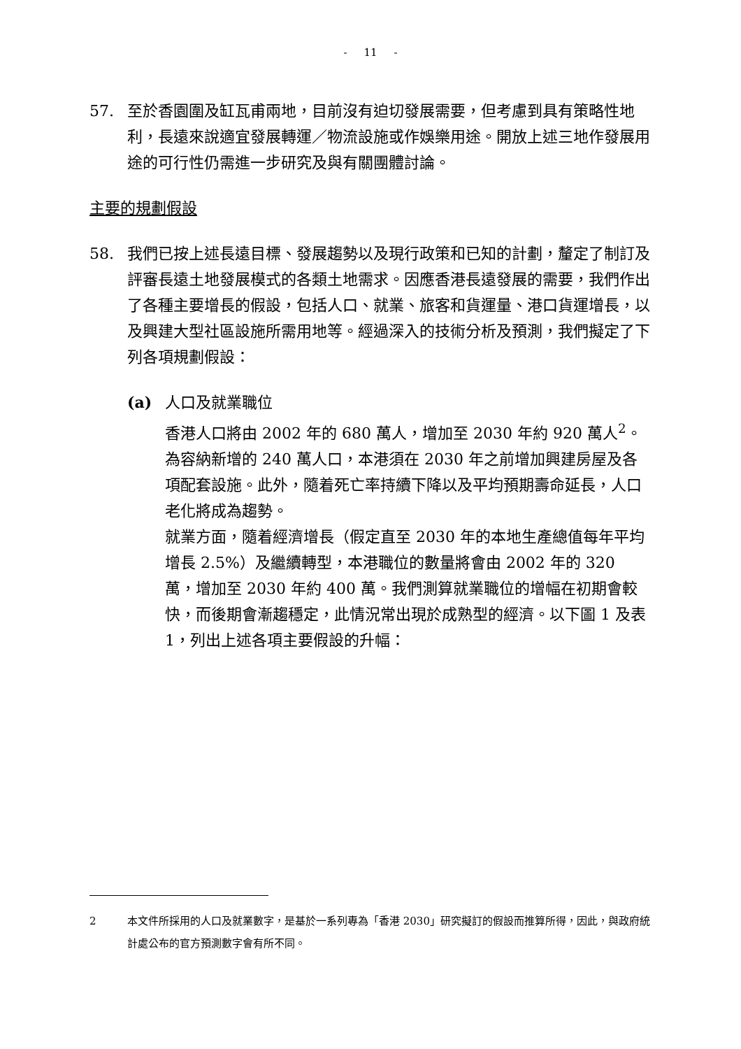- 11 -
57. 至於香園圍及缸瓦甫兩地，目前沒有迫切發展需要，但考慮到具有策略性地利，長遠來說適宜發展轉運／物流設施或作娛樂用途。開放上述三地作發展用途的可行性仍需進一步研究及與有關團體討論。
主要的規劃假設
58. 我們已按上述長遠目標、發展趨勢以及現行政策和已知的計劃，釐定了制訂及評審長遠土地發展模式的各類土地需求。因應香港長遠發展的需要，我們作出了各種主要增長的假設，包括人口、就業、旅客和貨運量、港口貨運增長，以及興建大型社區設施所需用地等。經過深入的技術分析及預測，我們擬定了下列各項規劃假設：
(a) 人口及就業職位
香港人口將由 2002 年的 680 萬人，增加至 2030 年約 920 萬人<sup>2</sup>。為容納新增的 240 萬人口，本港須在 2030 年之前增加興建房屋及各項配套設施。此外，隨着死亡率持續下降以及平均預期壽命延長，人口老化將成為趨勢。
就業方面，隨着經濟增長（假定直至 2030 年的本地生產總值每年平均增長 2.5%）及繼續轉型，本港職位的數量將會由 2002 年的 320 萬，增加至 2030 年約 400 萬。我們測算就業職位的增幅在初期會較快，而後期會漸趨穩定，此情況常出現於成熟型的經濟。以下圖 1 及表 1，列出上述各項主要假設的升幅：
2 本文件所採用的人口及就業數字，是基於一系列專為「香港 2030」研究擬訂的假設而推算所得，因此，與政府統計處公布的官方預測數字會有所不同。